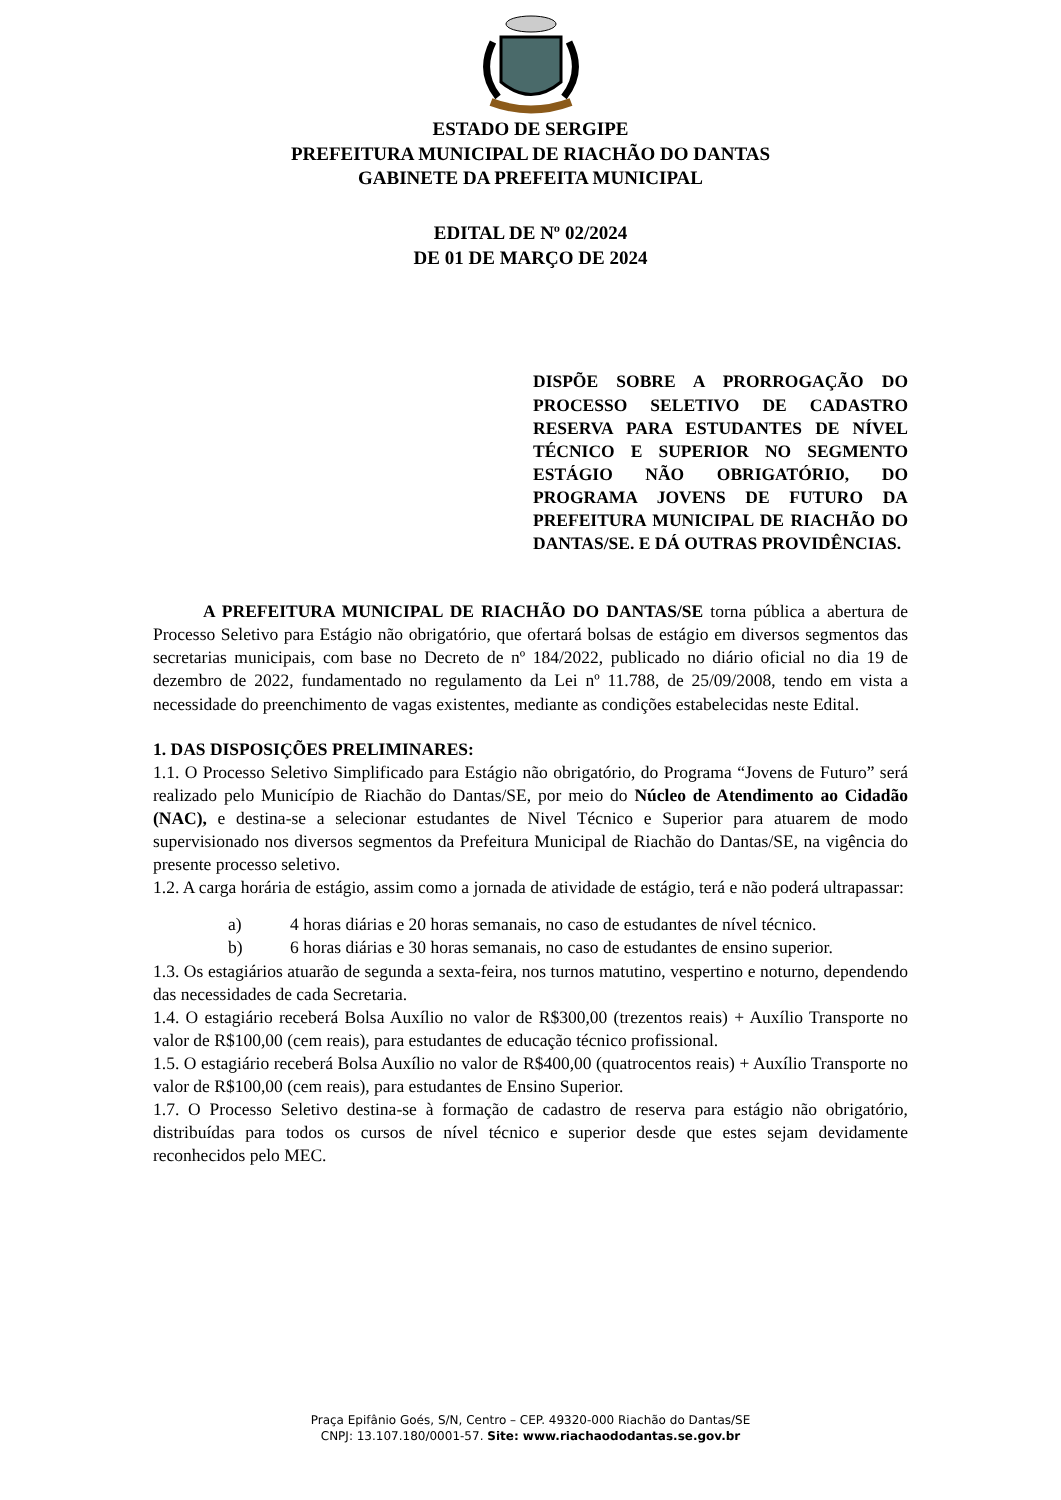ESTADO DE SERGIPE
PREFEITURA MUNICIPAL DE RIACHÃO DO DANTAS
GABINETE DA PREFEITA MUNICIPAL
EDITAL DE Nº 02/2024
DE 01 DE MARÇO DE 2024
DISPÕE SOBRE A PRORROGAÇÃO DO PROCESSO SELETIVO DE CADASTRO RESERVA PARA ESTUDANTES DE NÍVEL TÉCNICO E SUPERIOR NO SEGMENTO ESTÁGIO NÃO OBRIGATÓRIO, DO PROGRAMA JOVENS DE FUTURO DA PREFEITURA MUNICIPAL DE RIACHÃO DO DANTAS/SE. E DÁ OUTRAS PROVIDÊNCIAS.
A PREFEITURA MUNICIPAL DE RIACHÃO DO DANTAS/SE torna pública a abertura de Processo Seletivo para Estágio não obrigatório, que ofertará bolsas de estágio em diversos segmentos das secretarias municipais, com base no Decreto de nº 184/2022, publicado no diário oficial no dia 19 de dezembro de 2022, fundamentado no regulamento da Lei nº 11.788, de 25/09/2008, tendo em vista a necessidade do preenchimento de vagas existentes, mediante as condições estabelecidas neste Edital.
1. DAS DISPOSIÇÕES PRELIMINARES:
1.1. O Processo Seletivo Simplificado para Estágio não obrigatório, do Programa “Jovens de Futuro” será realizado pelo Município de Riachão do Dantas/SE, por meio do Núcleo de Atendimento ao Cidadão (NAC), e destina-se a selecionar estudantes de Nivel Técnico e Superior para atuarem de modo supervisionado nos diversos segmentos da Prefeitura Municipal de Riachão do Dantas/SE, na vigência do presente processo seletivo.
1.2. A carga horária de estágio, assim como a jornada de atividade de estágio, terá e não poderá ultrapassar:
a) 4 horas diárias e 20 horas semanais, no caso de estudantes de nível técnico.
b) 6 horas diárias e 30 horas semanais, no caso de estudantes de ensino superior.
1.3. Os estagiários atuarão de segunda a sexta-feira, nos turnos matutino, vespertino e noturno, dependendo das necessidades de cada Secretaria.
1.4. O estagiário receberá Bolsa Auxílio no valor de R$300,00 (trezentos reais) + Auxílio Transporte no valor de R$100,00 (cem reais), para estudantes de educação técnico profissional.
1.5. O estagiário receberá Bolsa Auxílio no valor de R$400,00 (quatrocentos reais) + Auxílio Transporte no valor de R$100,00 (cem reais), para estudantes de Ensino Superior.
1.7. O Processo Seletivo destina-se à formação de cadastro de reserva para estágio não obrigatório, distribuídas para todos os cursos de nível técnico e superior desde que estes sejam devidamente reconhecidos pelo MEC.
Praça Epifânio Goés, S/N, Centro – CEP. 49320-000 Riachão do Dantas/SE
CNPJ: 13.107.180/0001-57. Site: www.riachaododantas.se.gov.br